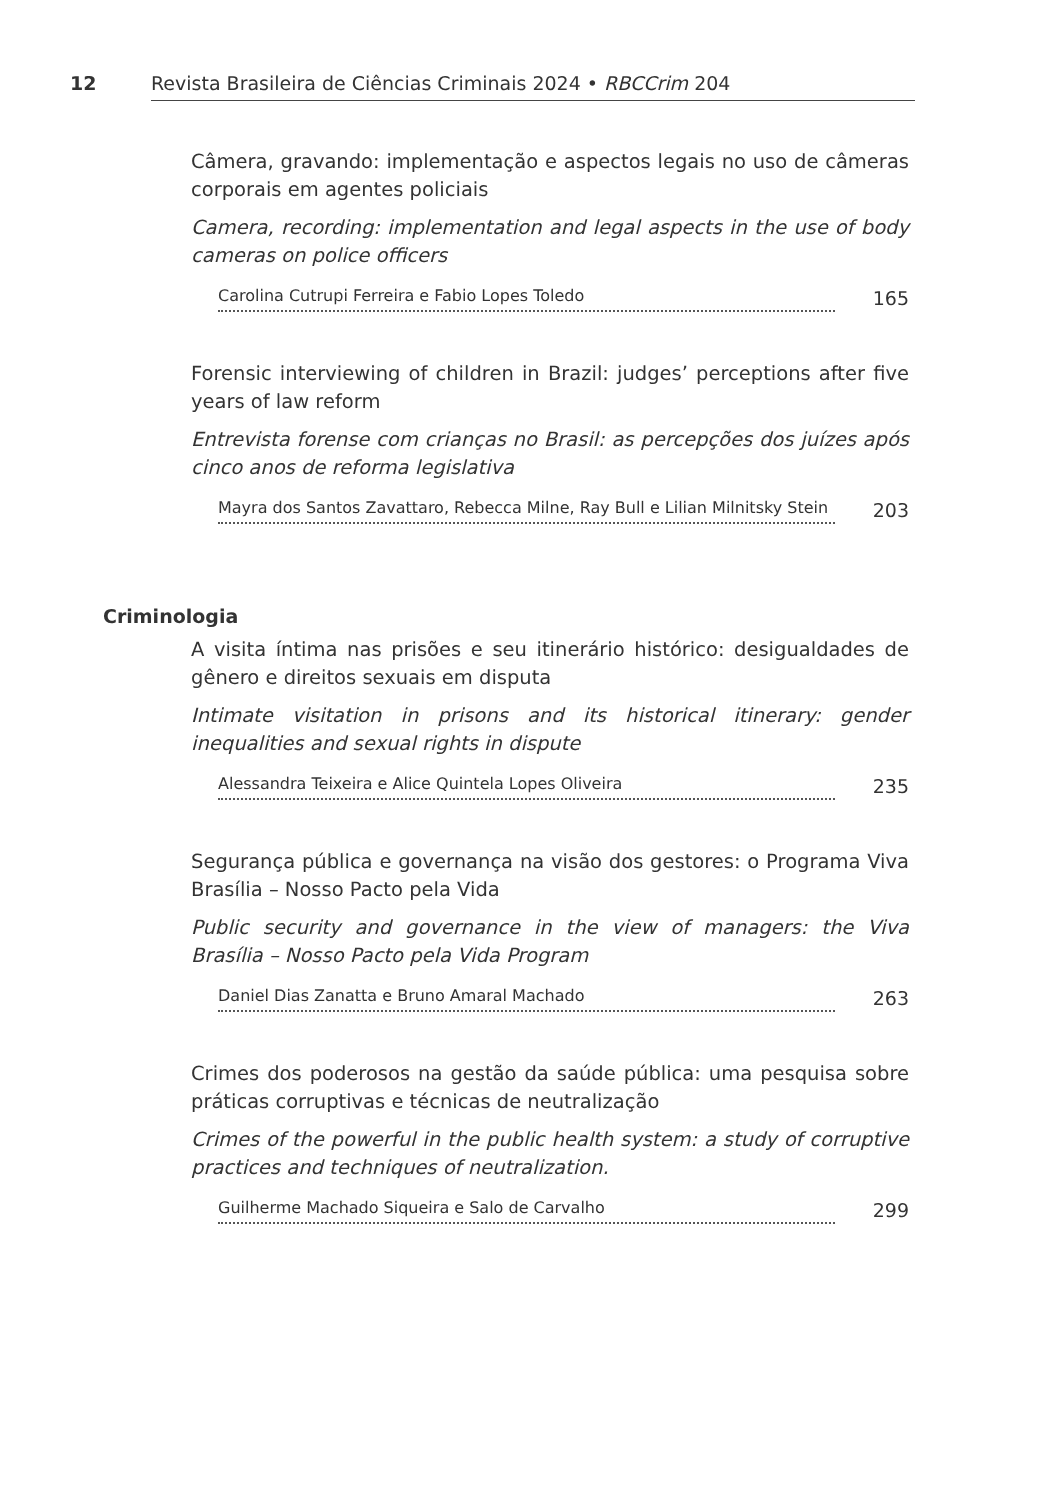12 Revista Brasileira de Ciências Criminais 2024 • RBCCrim 204
Câmera, gravando: implementação e aspectos legais no uso de câmeras corporais em agentes policiais
Camera, recording: implementation and legal aspects in the use of body cameras on police officers
Carolina Cutrupi Ferreira e Fabio Lopes Toledo 165
Forensic interviewing of children in Brazil: judges’ perceptions after five years of law reform
Entrevista forense com crianças no Brasil: as percepções dos juízes após cinco anos de reforma legislativa
Mayra dos Santos Zavattaro, Rebecca Milne, Ray Bull e Lilian Milnitsky Stein 203
A visita íntima nas prisões e seu itinerário histórico: desigualdades de gênero e direitos sexuais em disputa
Intimate visitation in prisons and its historical itinerary: gender inequalities and sexual rights in dispute
Alessandra Teixeira e Alice Quintela Lopes Oliveira 235
Segurança pública e governança na visão dos gestores: o Programa Viva Brasília – Nosso Pacto pela Vida
Public security and governance in the view of managers: the Viva Brasília – Nosso Pacto pela Vida Program
Daniel Dias Zanatta e Bruno Amaral Machado 263
Crimes dos poderosos na gestão da saúde pública: uma pesquisa sobre práticas corruptivas e técnicas de neutralização
Crimes of the powerful in the public health system: a study of corruptive practices and techniques of neutralization.
Guilherme Machado Siqueira e Salo de Carvalho 299
Criminologia